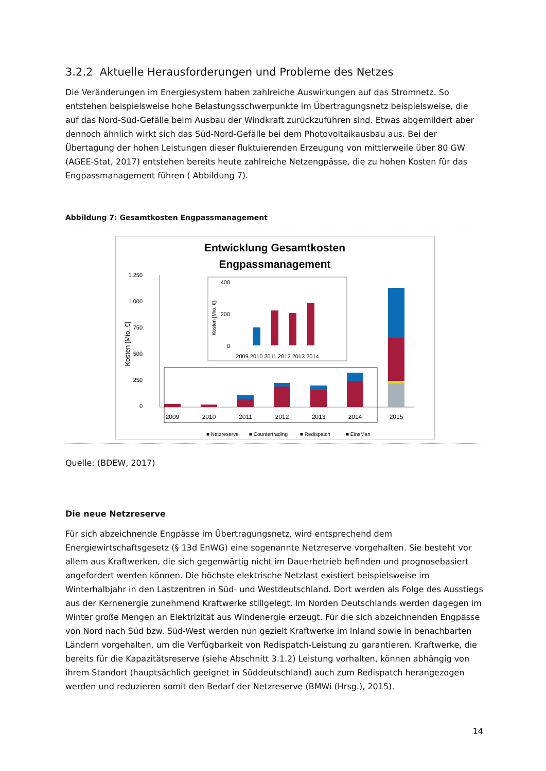3.2.2 Aktuelle Herausforderungen und Probleme des Netzes
Die Veränderungen im Energiesystem haben zahlreiche Auswirkungen auf das Stromnetz. So entstehen beispielsweise hohe Belastungsschwerpunkte im Übertragungsnetz beispielsweise, die auf das Nord-Süd-Gefälle beim Ausbau der Windkraft zurückzuführen sind. Etwas abgemildert aber dennoch ähnlich wirkt sich das Süd-Nord-Gefälle bei dem Photovoltaikausbau aus. Bei der Übertagung der hohen Leistungen dieser fluktuierenden Erzeugung von mittlerweile über 80 GW (AGEE-Stat, 2017) entstehen bereits heute zahlreiche Netzengpässe, die zu hohen Kosten für das Engpassmanagement führen ( Abbildung 7).
Abbildung 7: Gesamtkosten Engpassmanagement
Entwicklung Gesamtkosten
Engpassmanagement
1.250
1.000
750
500
250
0
Kosten [Mio. €]
2009
2010
2011
2012
2013
2014
2015
400
200
0
Kosten [Mio. €]
2009 2010 2011 2012 2013 2014
■ Netzreserve
■ Countertrading
■ Redispatch
■ EinsMan
Quelle: (BDEW, 2017)
Die neue Netzreserve
Für sich abzeichnende Engpässe im Übertragungsnetz, wird entsprechend dem Energiewirtschaftsgesetz (§ 13d EnWG) eine sogenannte Netzreserve vorgehalten. Sie besteht vor allem aus Kraftwerken, die sich gegenwärtig nicht im Dauerbetrieb befinden und prognosebasiert angefordert werden können. Die höchste elektrische Netzlast existiert beispielsweise im Winterhalbjahr in den Lastzentren in Süd- und Westdeutschland. Dort werden als Folge des Ausstiegs aus der Kernenergie zunehmend Kraftwerke stillgelegt. Im Norden Deutschlands werden dagegen im Winter große Mengen an Elektrizität aus Windenergie erzeugt. Für die sich abzeichnenden Engpässe von Nord nach Süd bzw. Süd-West werden nun gezielt Kraftwerke im Inland sowie in benachbarten Ländern vorgehalten, um die Verfügbarkeit von Redispatch-Leistung zu garantieren. Kraftwerke, die bereits für die Kapazitätsreserve (siehe Abschnitt 3.1.2) Leistung vorhalten, können abhängig von ihrem Standort (hauptsächlich geeignet in Süddeutschland) auch zum Redispatch herangezogen werden und reduzieren somit den Bedarf der Netzreserve (BMWi (Hrsg.), 2015).
14